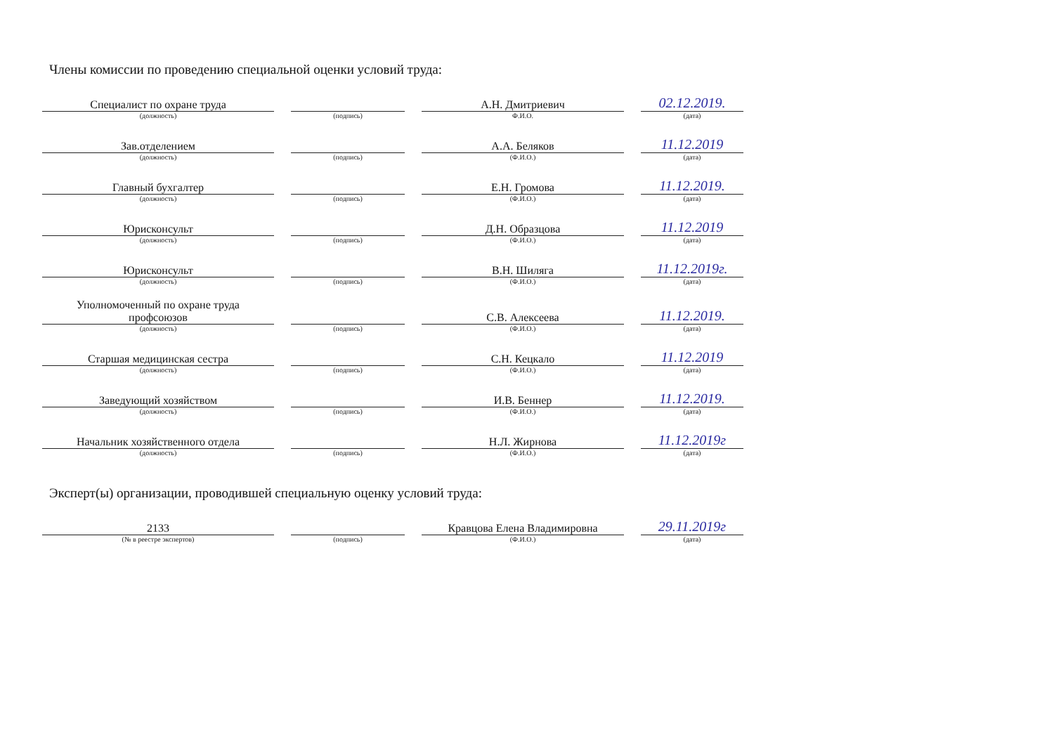Члены комиссии по проведению специальной оценки условий труда:
| Специалист по охране труда | | А.Н. Дмитриевич | 02.12.2019. |
| (должность) | (подпись) | Ф.И.О. | (дата) |
| Зав.отделением | | А.А. Беляков | 11.12.2019 |
| (должность) | (подпись) | (Ф.И.О.) | (дата) |
| Главный бухгалтер | | Е.Н. Громова | 11.12.2019. |
| (должность) | (подпись) | (Ф.И.О.) | (дата) |
| Юрисконсульт | | Д.Н. Образцова | 11.12.2019 |
| (должность) | (подпись) | (Ф.И.О.) | (дата) |
| Юрисконсульт | | В.Н. Шиляга | 11.12.2019г. |
| (должность) | (подпись) | (Ф.И.О.) | (дата) |
| Уполномоченный по охране труда профсоюзов | | С.В. Алексеева | 11.12.2019. |
| (должность) | (подпись) | (Ф.И.О.) | (дата) |
| Старшая медицинская сестра | | С.Н. Кецкало | 11.12.2019 |
| (должность) | (подпись) | (Ф.И.О.) | (дата) |
| Заведующий хозяйством | | И.В. Беннер | 11.12.2019. |
| (должность) | (подпись) | (Ф.И.О.) | (дата) |
| Начальник хозяйственного отдела | | Н.Л. Жирнова | 11.12.2019г |
| (должность) | (подпись) | (Ф.И.О.) | (дата) |
Эксперт(ы) организации, проводившей специальную оценку условий труда:
| 2133 | | Кравцова Елена Владимировна | 29.11.2019г |
| (№ в реестре экспертов) | (подпись) | (Ф.И.О.) | (дата) |